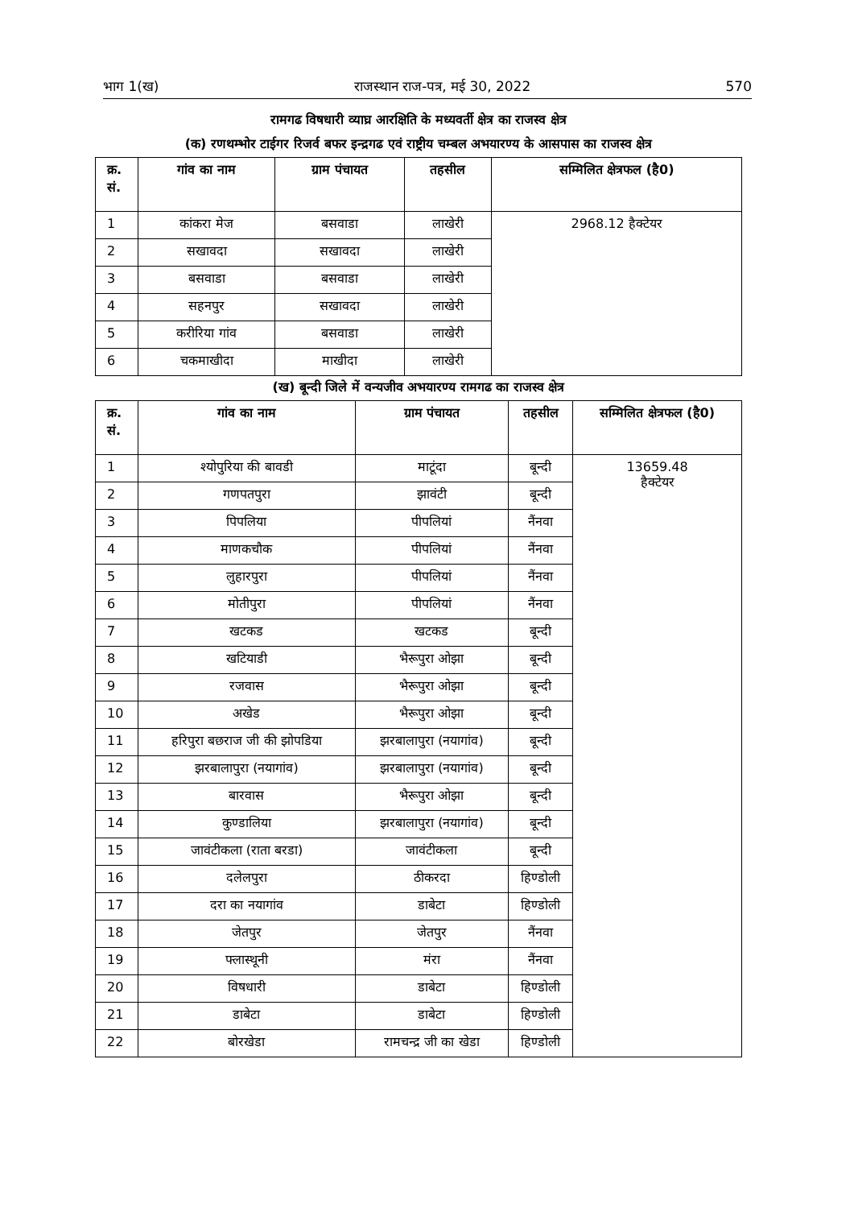भाग 1(ख) राजस्थान राज-पत्र, मई 30, 2022 570
रामगढ विषधारी व्याघ्र आरक्षिति के मध्यवर्ती क्षेत्र का राजस्व क्षेत्र
(क) रणथम्भोर टाईगर रिजर्व बफर इन्द्रगढ एवं राष्ट्रीय चम्बल अभयारण्य के आसपास का राजस्व क्षेत्र
| क्र. सं. | गांव का नाम | ग्राम पंचायत | तहसील | सम्मिलित क्षेत्रफल (है0) |
| --- | --- | --- | --- | --- |
| 1 | कांकरा मेज | बसवाडा | लाखेरी | 2968.12 हैक्टेयर |
| 2 | सखावदा | सखावदा | लाखेरी | |
| 3 | बसवाडा | बसवाडा | लाखेरी | |
| 4 | सहनपुर | सखावदा | लाखेरी | |
| 5 | करीरिया गांव | बसवाडा | लाखेरी | |
| 6 | चकमाखीदा | माखीदा | लाखेरी | |
(ख) बून्दी जिले में वन्यजीव अभयारण्य रामगढ का राजस्व क्षेत्र
| क्र. सं. | गांव का नाम | ग्राम पंचायत | तहसील | सम्मिलित क्षेत्रफल (है0) |
| --- | --- | --- | --- | --- |
| 1 | श्योपुरिया की बावडी | माटूंदा | बून्दी | 13659.48 हैक्टेयर |
| 2 | गणपतपुरा | झावंटी | बून्दी | |
| 3 | पिपलिया | पीपलियां | नैंनवा | |
| 4 | माणकचौक | पीपलियां | नैंनवा | |
| 5 | लुहारपुरा | पीपलियां | नैंनवा | |
| 6 | मोतीपुरा | पीपलियां | नैंनवा | |
| 7 | खटकड | खटकड | बून्दी | |
| 8 | खटियाडी | भैरूपुरा ओझा | बून्दी | |
| 9 | रजवास | भैरूपुरा ओझा | बून्दी | |
| 10 | अखेड | भैरूपुरा ओझा | बून्दी | |
| 11 | हरिपुरा बछराज जी की झोपडिया | झरबालापुरा (नयागांव) | बून्दी | |
| 12 | झरबालापुरा (नयागांव) | झरबालापुरा (नयागांव) | बून्दी | |
| 13 | बारवास | भैरूपुरा ओझा | बून्दी | |
| 14 | कुण्डालिया | झरबालापुरा (नयागांव) | बून्दी | |
| 15 | जावंटीकला (राता बरडा) | जावंटीकला | बून्दी | |
| 16 | दलेलपुरा | ठीकरदा | हिण्डोली | |
| 17 | दरा का नयागांव | डाबेटा | हिण्डोली | |
| 18 | जेतपुर | जेतपुर | नैंनवा | |
| 19 | फ्लास्थूनी | मंरा | नैंनवा | |
| 20 | विषधारी | डाबेटा | हिण्डोली | |
| 21 | डाबेटा | डाबेटा | हिण्डोली | |
| 22 | बोरखेडा | रामचन्द्र जी का खेडा | हिण्डोली | |